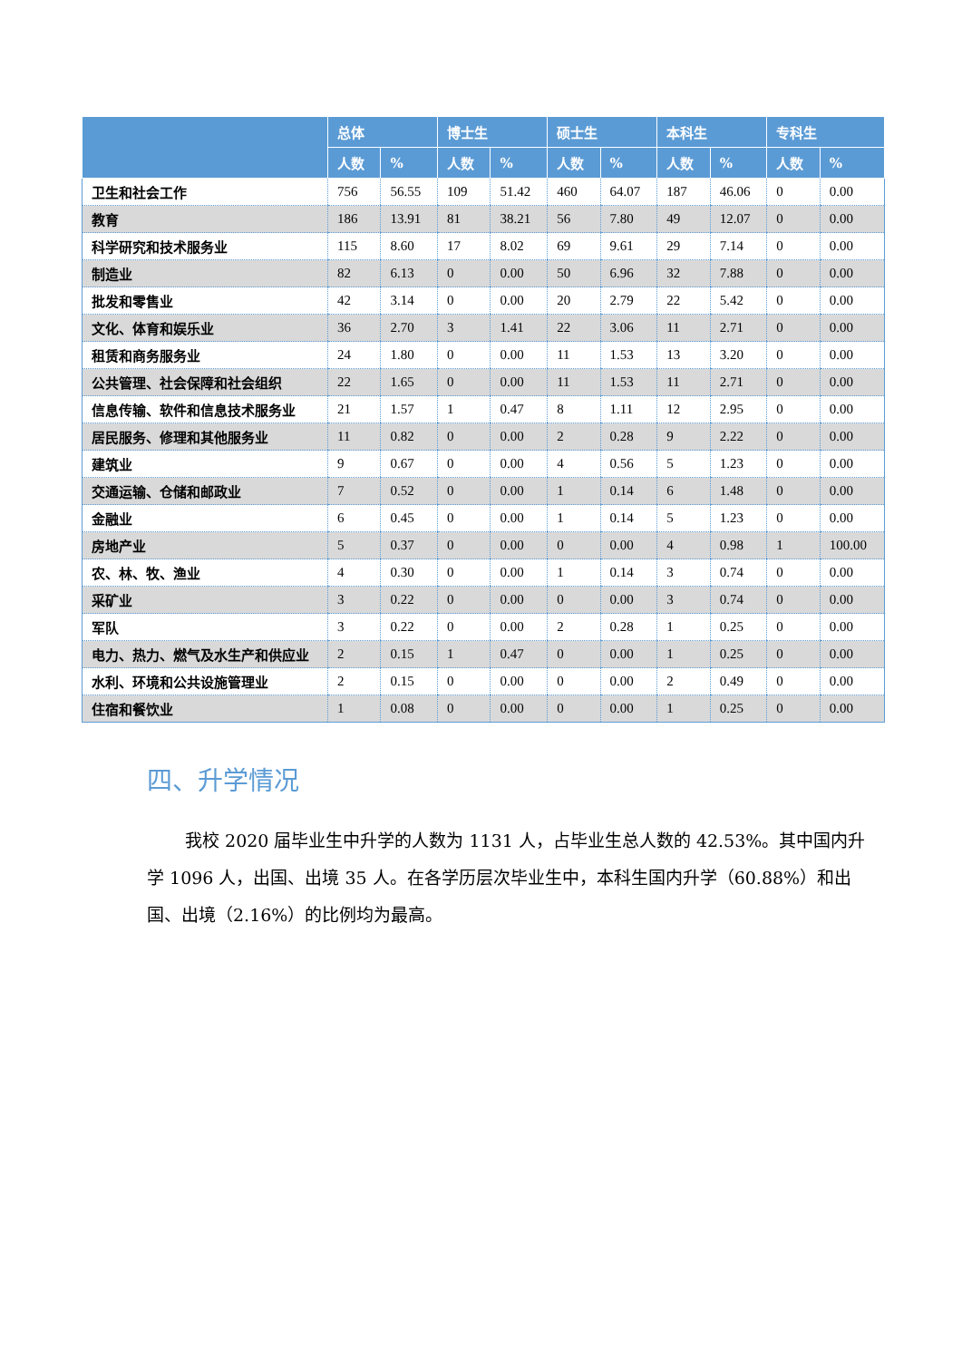| | 总体 | | 博士生 | | 硕士生 | | 本科生 | | 专科生 | |
| --- | --- | --- | --- | --- | --- | --- | --- | --- | --- | --- |
| | 人数 | % | 人数 | % | 人数 | % | 人数 | % | 人数 | % |
| 卫生和社会工作 | 756 | 56.55 | 109 | 51.42 | 460 | 64.07 | 187 | 46.06 | 0 | 0.00 |
| 教育 | 186 | 13.91 | 81 | 38.21 | 56 | 7.80 | 49 | 12.07 | 0 | 0.00 |
| 科学研究和技术服务业 | 115 | 8.60 | 17 | 8.02 | 69 | 9.61 | 29 | 7.14 | 0 | 0.00 |
| 制造业 | 82 | 6.13 | 0 | 0.00 | 50 | 6.96 | 32 | 7.88 | 0 | 0.00 |
| 批发和零售业 | 42 | 3.14 | 0 | 0.00 | 20 | 2.79 | 22 | 5.42 | 0 | 0.00 |
| 文化、体育和娱乐业 | 36 | 2.70 | 3 | 1.41 | 22 | 3.06 | 11 | 2.71 | 0 | 0.00 |
| 租赁和商务服务业 | 24 | 1.80 | 0 | 0.00 | 11 | 1.53 | 13 | 3.20 | 0 | 0.00 |
| 公共管理、社会保障和社会组织 | 22 | 1.65 | 0 | 0.00 | 11 | 1.53 | 11 | 2.71 | 0 | 0.00 |
| 信息传输、软件和信息技术服务业 | 21 | 1.57 | 1 | 0.47 | 8 | 1.11 | 12 | 2.95 | 0 | 0.00 |
| 居民服务、修理和其他服务业 | 11 | 0.82 | 0 | 0.00 | 2 | 0.28 | 9 | 2.22 | 0 | 0.00 |
| 建筑业 | 9 | 0.67 | 0 | 0.00 | 4 | 0.56 | 5 | 1.23 | 0 | 0.00 |
| 交通运输、仓储和邮政业 | 7 | 0.52 | 0 | 0.00 | 1 | 0.14 | 6 | 1.48 | 0 | 0.00 |
| 金融业 | 6 | 0.45 | 0 | 0.00 | 1 | 0.14 | 5 | 1.23 | 0 | 0.00 |
| 房地产业 | 5 | 0.37 | 0 | 0.00 | 0 | 0.00 | 4 | 0.98 | 1 | 100.00 |
| 农、林、牧、渔业 | 4 | 0.30 | 0 | 0.00 | 1 | 0.14 | 3 | 0.74 | 0 | 0.00 |
| 采矿业 | 3 | 0.22 | 0 | 0.00 | 0 | 0.00 | 3 | 0.74 | 0 | 0.00 |
| 军队 | 3 | 0.22 | 0 | 0.00 | 2 | 0.28 | 1 | 0.25 | 0 | 0.00 |
| 电力、热力、燃气及水生产和供应业 | 2 | 0.15 | 1 | 0.47 | 0 | 0.00 | 1 | 0.25 | 0 | 0.00 |
| 水利、环境和公共设施管理业 | 2 | 0.15 | 0 | 0.00 | 0 | 0.00 | 2 | 0.49 | 0 | 0.00 |
| 住宿和餐饮业 | 1 | 0.08 | 0 | 0.00 | 0 | 0.00 | 1 | 0.25 | 0 | 0.00 |
四、升学情况
我校 2020 届毕业生中升学的人数为 1131 人，占毕业生总人数的 42.53%。其中国内升学 1096 人，出国、出境 35 人。在各学历层次毕业生中，本科生国内升学（60.88%）和出国、出境（2.16%）的比例均为最高。